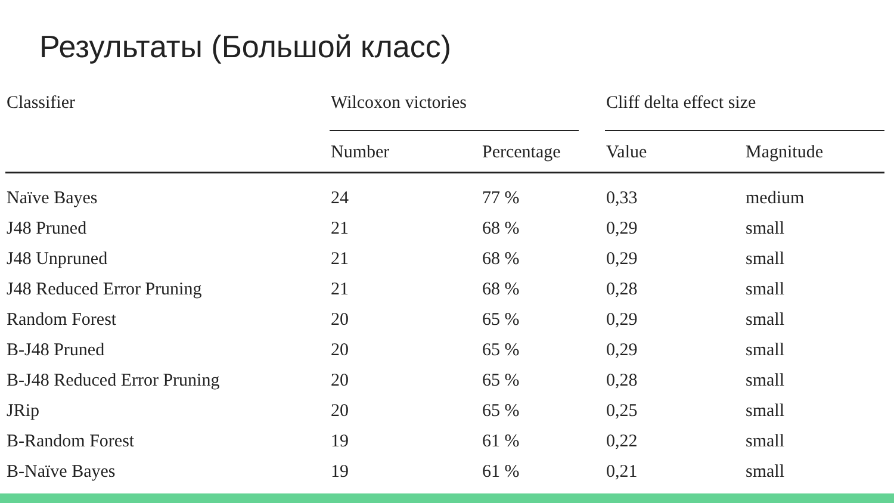Результаты (Большой класс)
| Classifier | Wilcoxon victories | | | Cliff delta effect size | |
| --- | --- | --- | --- | --- | --- |
| | Number | Percentage | | Value | Magnitude |
| Naïve Bayes | 24 | 77 % | | 0,33 | medium |
| J48 Pruned | 21 | 68 % | | 0,29 | small |
| J48 Unpruned | 21 | 68 % | | 0,29 | small |
| J48 Reduced Error Pruning | 21 | 68 % | | 0,28 | small |
| Random Forest | 20 | 65 % | | 0,29 | small |
| B-J48 Pruned | 20 | 65 % | | 0,29 | small |
| B-J48 Reduced Error Pruning | 20 | 65 % | | 0,28 | small |
| JRip | 20 | 65 % | | 0,25 | small |
| B-Random Forest | 19 | 61 % | | 0,22 | small |
| B-Naïve Bayes | 19 | 61 % | | 0,21 | small |